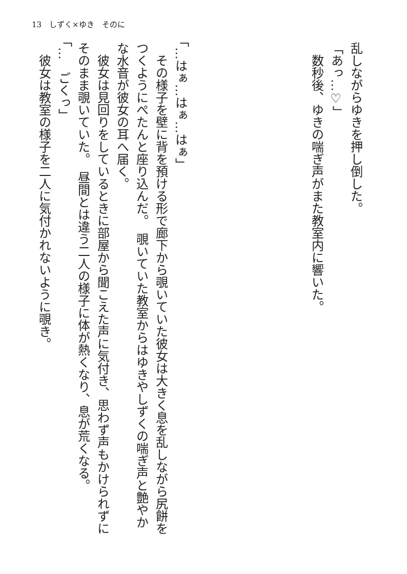13　しずく×ゆき　そのに
乱しながらゆきを押し倒した。
「あっ…♡」
　数秒後、ゆきの喘ぎ声がまた教室内に響いた。
「…はぁ…はぁ…はぁ」
　その様子を壁に背を預ける形で廊下から覗いていた彼女は大きく息を乱しながら尻餅をつくようにぺたんと座り込んだ。　覗いていた教室からはゆきやしずくの喘ぎ声と艶やかな水音が彼女の耳へ届く。
　彼女は見回りをしているときに部屋から聞こえた声に気付き、思わず声もかけられずにそのまま覗いていた。　昼間とは違う二人の様子に体が熱くなり、息が荒くなる。
「…　ごくっ」
　彼女は教室の様子を二人に気付かれないように覗き。